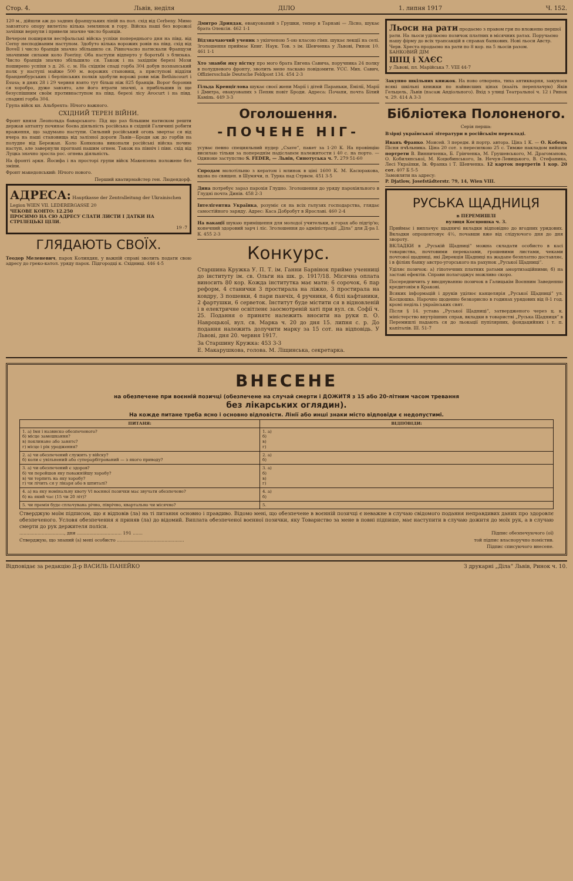Стор. 4. Львів, неділя ДІЛО 1. липня 1917 Ч. 152.
120 м., дійшли аж до задних французьких ліній на пол. схід від Cerbeny. Мимо завзятого опору вилетіло кілька землянок в гору. Війска наші без ворожої зачіпки вернули і привели значне число бранців.
Вечером поширили вестфальські війска успіхи попереднього дня на півд. від Cerny несподіваним наступом. Здобуто кілька ворожих ровів на півд. схід від Bovell і число бранців значно збільшило ся. Рівночасно натискали Французи значними силами коло Foeriny. Оба наступи відперто у боротьбі з близька. Число бранців значно збільшило ся. Також і на західнім березі Мози поширено успіхи з д. 26. с. м. На східнім спаді горба 304 добув познанський полк у наступі майже 500 м. ворожих становищ, а приступові відділи бранденбурських і берлінських полків здобули ворожі рови між Bethincourt і Esusa; в днях 28 і 29 червня взято тут більш ніж 825 бранців. Ворог боронив ся хоробро, дуже завзято, але його втрати значні, а прибільшив їх ще безуспішним своїм противнаступом на півд. березі лісу Avocurt і на півд. спадині горба 304.
Група війск кн. Альбрехта: Нічого важного.
СХІДНИЙ ТЕРЕН ВІЙНИ.
Фронт князя Леопольда баварського: Під що раз більшим натиском решти держав антанту починає боєва діяльність російська в східній Галичині робити враження, що задумано наступи. Сильний російський огонь звертає ся від вчера на наші становища від залізної дороги Львів—Броди аж до горбів на полудне від Бережан. Коло Конюхова виконали російські війска ночию наступ, але завернули прогнані нашим огнем. Також на північ і півн. схід від Луцка значно зросла рос. огнева діяльність.
На фронті аркн. Йосифа і на просторі групи війск Макензена положене без зміни.
Фронт македонський: Нічого нового.
Перший кватирмайстер ген. Людендорф.
АДРЕСА: Hauptkasse der Zentralleitung der Ukrainischen Legion WIEN VII. LEDERERGASSE 20
ЧЕКОВЕ КОНТО: 12.250
ПРОСИМО НА СЮ АДРЕСУ СЛАТИ ЛИСТИ І ДАТКИ НА СТРІЛЕЦЬКІ ЦІЛИ.
19 -7
ГЛЯДАЮТЬ СВОЇХ.
Теодор Меленевич, парох Колиндян, у важній справі зволить подати свою адресу до греко-катол. уряду парох. Підгородці к. Східниці. 446 4-5
Дмитро Дриндак, евакуований з Грушки, тепер в Тарнаві — Лісно, шукає брата Олексія. 462 1-1
Відзначаючий ученик з укінченою 5-ою класою гімн. шукає лекції на селі. Зголошення приймає Книг. Наук. Тов. з ім. Шевченка у Львові, Ринок 10. 461 1-1
Хто знавби яку вістку про мого брата Евгена Савича, поручника 24 полку в полудневого фронту, зволить мене ласкаво повідомити. УСС. Мих. Савич, Offiziersschule Deutsche Feldpost 134. 454 2-3
Гільда Кренціглова шукає своєї жени Марії і дітей Параньки, Емілії, Марії і Дмитра, евакуованих з Пеняк повіт Броди. Адреса: Почапи, почта Білий Камінь. 449 3-3
Оголошення.
-ПОЧЕНЕ НІГ-
усуває певно специяльний пудер „Csave“, пакет за 1·20 К. На провінцію висилаю тільки за попереднім надісланєм належитости і 40 с. на порто. — Одиноке заступство S. FEDER, — Львів, Синотуська ч. 7. 279 51-60
Спродам молотільню з кератом і млинок в ціні 1600 К. М. Касюракова, вдова по священ. в Шумячи, п. Турка над Стрвєм. 451 3-5
Дина потребує зараз парохія Глудно. Зголошення до уряду парохіяльного в Глудні почта Динів. 458 2-3
Інтелігентна Українка, розуміє ся на всіх галузях господарства, глядає самостійного заряду. Адрес: Каса Добробут в Ярославі. 460 2-4
На вакації шукаю приміщення для молодої учительки, в горах або підгір'ю; конечний здоровий зарч і ліс. Зголошення до адміністрації „Діла“ для Д-ра І. К. 455 2-3
Конкурс.
Старшина Кружка У. П. Т. ім. Ганни Барвінок прийме ученниці до інституту ім. св. Ольги на шк. р. 1917/18. Місячна оплата виносить 80 кор. Кожда інститутка має мати: 6 сорочок, 6 пар реформ, 4 станички 3 простирала на ліжко, 3 простирала на ковдру, 3 пошевки, 4 пари панчіх, 4 ручники, 4 білі кафтаники, 2 фартушки, 6 серветок. Інститут буде містити ся в відновленій і в електричне освітленє заосмотреній хаті при вул. св. Софії ч. 25. Подання о принятє належить вносити на руки п. О. Навроцької, вул. св. Марка ч. 20 до дня 15. липня с. р. До подання належить долучити марку за 15 сот. на відповідь. У Львові, дня 20. червня 1917.
За Старшину Кружка: 453 3-3
Е. Макарушкова, голова. М. Ліщинська, секретарка.
Льоси на рати продаємо з правом гри по вложеню першої рати. На льоси уділюємо позичок платних в місячних ратах. Поручаємо нашу фірму до всіх трансакцій в справах банкових. Нові льоси Австр. Черв. Хреста продаємо на рати по 8 кор. на 5 льосів разом.
БАНКОВИЙ ДІМ
ШІЦ і ХАЄС
у Львові, пл. Марійська 7. VIII 44-7
Закупно шкільних книжок. На ново отворена, тиха антикварня, закупоєв всякі шкільні книжки по найвисших цінах (нааїть переплачую) Яків Гельцель, Львів (пасаж Андіольного). Вхід з улиці Театральної ч. 12 і Ринок ч. 29. 414 А 3-3
Бібліотека Полоненого.
Серія перша:
Взірці української літератури в російськім перекладі.
Иванъ Франко. Моисей. З передм. й портр. автора. Ціна 1 К. — О. Кобецъ Пісня пчѣльника. Ціна 20 сот. з пересилкою 25 с. Тимже накладом вийшли портрети В. Винниченка, Б. Грінченка, М. Грушевського, М. Драгоманова, О. Кобилянської, М. Коцюбинського, Ів. Нечуя-Левицького, В. Стефаника, Лесі Українки, Ів. Франка і Т. Шевченка. 12 карток портретів 1 кор. 20 сот. 407 Б 5-5
Замовляти на адресу:
P. Djatlow, Josefstädterstr. 79, 14, Wien VIII.
РУСЬКА ЩАДНИЦЯ
в ПЕРЕМИШЛІ
вулиця Косцюшка ч. 3.
Приймає і виплачує щадничі вкладки відповідно до вгодних уридових. Вкладки опроцентовує 4½, почавши вже від слідуючого дня до дня звороту.
ВКЛАДКИ в „Руській Щадниці“ можна складати особисто в касі товариства, почтовими переказами, грошевими листами, чеками почтової щадниці, які Дирекція Щадниці на жадане безплатно доставляє, і в філіях банку австро-угорського на рахунок „Руської Щадниці“.
Уділяє позичок: а) гіпотечних платних ратами амортизаційними; б) на заставі ефектів. Справи полагоджує можливо скоро.
Посередничить у виєднуванню позичок в Галицькім Воєнним Заведенню кредитовім в Кракові.
Всяких інформацій і друків уділює канцелярія „Руської Щадниці“ ул. Косцюшка. Нарочно щоденно безкорисно в годинах урядових від 8-1 год. кромі неділь і українських свят.
Після § 14. устава „Руської Щадниці“, затвердженого через ц. к. міністерство внутрішних справ, вкладки в товаристві „Руська Щадниця“ в Перемишлі надають ся до льокації пупілярних, фондацийних і т. п. капіталів. ІІІ. 51-7
ВНЕСЕНЕ
на обезпечене при воєнній позичці (обезпечене на случай смерти і ДОЖИТЯ з 15 або 20-літним часом тревання
без лікарських оглядин).
На кожде питане треба ясно і основно відповісти. Лінії або инші знаки місто відповіди є недопустимі.
| ПИТАНЯ: | ВІДПОВІДИ: |
| --- | --- |
| 1. а) Імя і назвиско обезпеченого? б) місце замешкання? в) поклинане або занятє? г) місце і рік уродження? | 1. а) б) в) г) |
| 2. а) чи обезпечений служить у війску? б) коли є увільнений або суперарбітрований — з якого приводу? | 2. а) б) |
| 3. а) чи обезпечений є здоров? б) чи перейшов яку поважнійшу хоробу? в) чи терпить на яку хоробу? г) чи лічить ся у лікаря або в шпиталі? | 3. а) б) в) г) |
| 4. а) на яку номінальну квоту VI воєнної позички має звучати обезпечене? б) на який час (15 чи 20 літ)? | 4. а) б) |
| 5. чи премія буде сплачувана річно, піврічно, квартально чи місячно? | 5. |
Стверджую моїм підписом, що я відповів (ла) на ті питання основно і правдиво. Відомо мені, що обезпечене в воєнній позичці є неважне в случаю свідомого подання неправдивих даних про здоровлє обезпеченого. Условя обезпечення я приняв (ла) до відомий. Виплата обезпеченої воєнної позички, яку Товариство за мене в повні підпише, має наступити в случаю дожитя до моїх рук, а в случаю смерти до рук держителя поліси.
................................, дня ................................ 191 ....... Підпис обезпечуючого (ої)
Стверджую, що знаний (а) мені особисто ................................................ той підпис власноручно помістив.
Підпис списуючого внесене.
Відповідає за редакцію Д-р ВАСИЛЬ ПАНЕЙКО З друкарні „Діла“ Львів, Ринок ч. 10.